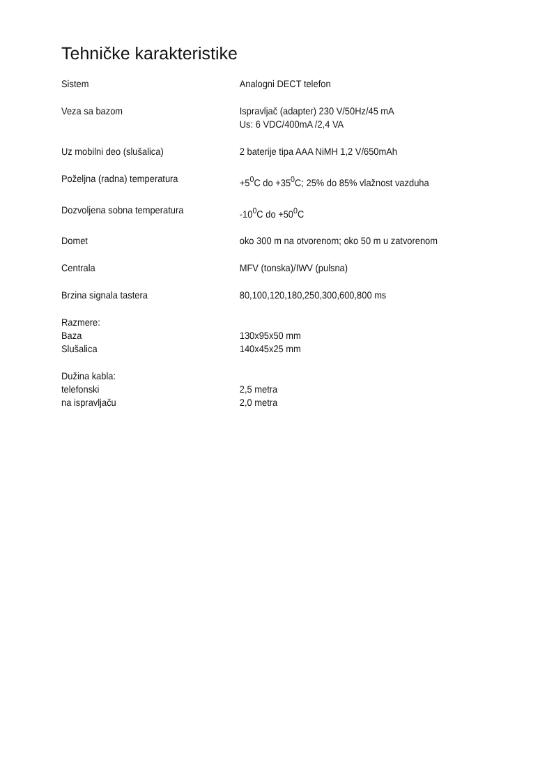Tehničke karakteristike
| Sistem | Analogni DECT telefon |
| Veza sa bazom | Ispravljač (adapter) 230 V/50Hz/45 mA Us: 6 VDC/400mA /2,4 VA |
| Uz mobilni deo (slušalica) | 2 baterije tipa AAA NiMH 1,2 V/650mAh |
| Poželjna (radna) temperatura | +5<sup>0</sup>C do +35<sup>0</sup>C; 25% do 85% vlažnost vazduha |
| Dozvoljena sobna temperatura | -10<sup>0</sup>C do +50<sup>0</sup>C |
| Domet | oko 300 m na otvorenom; oko 50 m u zatvorenom |
| Centrala | MFV (tonska)/IWV (pulsna) |
| Brzina signala tastera | 80,100,120,180,250,300,600,800 ms |
| Razmere: | |
| Baza | 130x95x50 mm |
| Slušalica | 140x45x25 mm |
| Dužina kabla: | |
| telefonski | 2,5 metra |
| na ispravljaču | 2,0 metra |